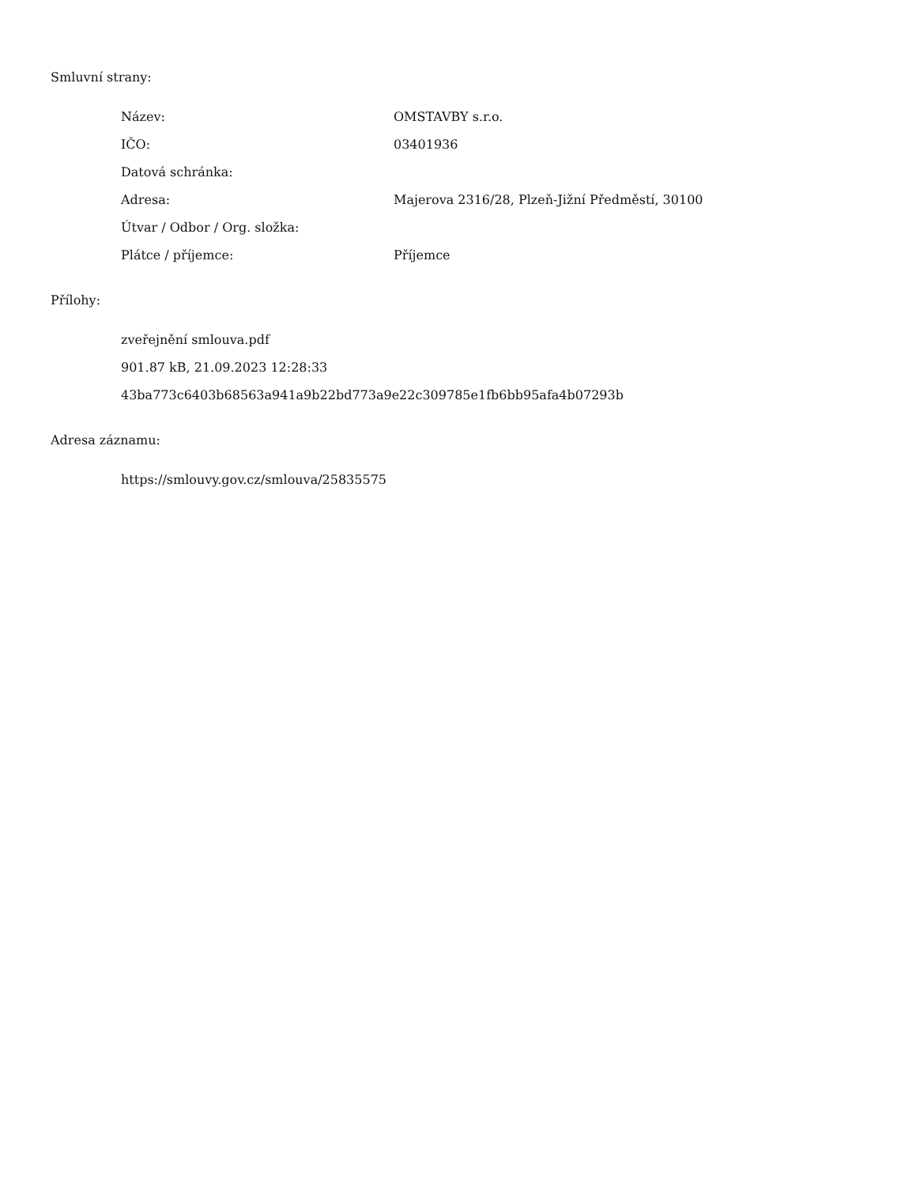Smluvní strany:
| Název: | OMSTAVBY s.r.o. |
| IČO: | 03401936 |
| Datová schránka: | |
| Adresa: | Majerova 2316/28, Plzeň-Jižní Předměstí, 30100 |
| Útvar / Odbor / Org. složka: | |
| Plátce / příjemce: | Příjemce |
Přílohy:
zveřejnění smlouva.pdf
901.87 kB, 21.09.2023 12:28:33
43ba773c6403b68563a941a9b22bd773a9e22c309785e1fb6bb95afa4b07293b
Adresa záznamu:
https://smlouvy.gov.cz/smlouva/25835575